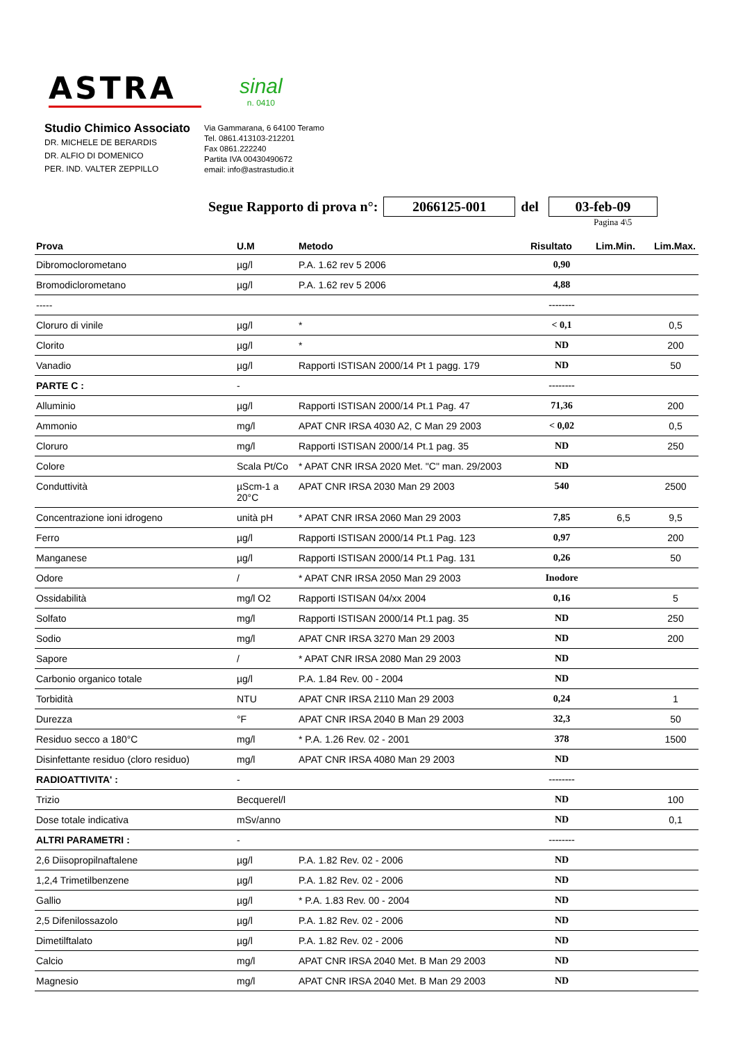ASTRA
sinal
n. 0410
Studio Chimico Associato
DR. MICHELE DE BERARDIS
DR. ALFIO DI DOMENICO
PER. IND. VALTER ZEPPILLO
Via Gammarana, 6 64100 Teramo
Tel. 0861.413103-212201
Fax 0861.222240
Partita IVA 00430490672
email: info@astrastudio.it
Segue Rapporto di prova n°: 2066125-001 del 03-feb-09
Pagina 4\5
| Prova | U.M | Metodo | Risultato | Lim.Min. | Lim.Max. |
| --- | --- | --- | --- | --- | --- |
| Dibromoclorometano | µg/l | P.A. 1.62 rev 5 2006 | 0,90 | | |
| Bromodiclorometano | µg/l | P.A. 1.62 rev 5 2006 | 4,88 | | |
| ----- | | | -------- | | |
| Cloruro di vinile | µg/l | * | < 0,1 | | 0,5 |
| Clorito | µg/l | * | ND | | 200 |
| Vanadio | µg/l | Rapporti ISTISAN 2000/14 Pt 1 pagg. 179 | ND | | 50 |
| PARTE C : | - | | -------- | | |
| Alluminio | µg/l | Rapporti ISTISAN 2000/14 Pt.1 Pag. 47 | 71,36 | | 200 |
| Ammonio | mg/l | APAT CNR IRSA 4030 A2, C Man 29 2003 | < 0,02 | | 0,5 |
| Cloruro | mg/l | Rapporti ISTISAN 2000/14 Pt.1 pag. 35 | ND | | 250 |
| Colore | Scala Pt/Co | * APAT CNR IRSA 2020 Met. "C" man. 29/2003 | ND | | |
| Conduttività | µScm-1 a 20°C | APAT CNR IRSA 2030 Man 29 2003 | 540 | | 2500 |
| Concentrazione ioni idrogeno | unità pH | * APAT CNR IRSA 2060 Man 29 2003 | 7,85 | 6,5 | 9,5 |
| Ferro | µg/l | Rapporti ISTISAN 2000/14 Pt.1 Pag. 123 | 0,97 | | 200 |
| Manganese | µg/l | Rapporti ISTISAN 2000/14 Pt.1 Pag. 131 | 0,26 | | 50 |
| Odore | / | * APAT CNR IRSA 2050 Man 29 2003 | Inodore | | |
| Ossidabilità | mg/l O2 | Rapporti ISTISAN 04/xx 2004 | 0,16 | | 5 |
| Solfato | mg/l | Rapporti ISTISAN 2000/14 Pt.1 pag. 35 | ND | | 250 |
| Sodio | mg/l | APAT CNR IRSA 3270 Man 29 2003 | ND | | 200 |
| Sapore | / | * APAT CNR IRSA 2080 Man 29 2003 | ND | | |
| Carbonio organico totale | µg/l | P.A. 1.84 Rev. 00 - 2004 | ND | | |
| Torbidità | NTU | APAT CNR IRSA 2110 Man 29 2003 | 0,24 | | 1 |
| Durezza | °F | APAT CNR IRSA 2040 B Man 29 2003 | 32,3 | | 50 |
| Residuo secco a 180°C | mg/l | * P.A. 1.26 Rev. 02 - 2001 | 378 | | 1500 |
| Disinfettante residuo (cloro residuo) | mg/l | APAT CNR IRSA 4080 Man 29 2003 | ND | | |
| RADIOATTIVITA' : | - | | -------- | | |
| Trizio | Becquerel/l | | ND | | 100 |
| Dose totale indicativa | mSv/anno | | ND | | 0,1 |
| ALTRI PARAMETRI : | - | | -------- | | |
| 2,6 Diisopropilnaftalene | µg/l | P.A. 1.82 Rev. 02 - 2006 | ND | | |
| 1,2,4 Trimetilbenzene | µg/l | P.A. 1.82 Rev. 02 - 2006 | ND | | |
| Gallio | µg/l | * P.A. 1.83 Rev. 00 - 2004 | ND | | |
| 2,5 Difenilossazolo | µg/l | P.A. 1.82 Rev. 02 - 2006 | ND | | |
| Dimetilftalato | µg/l | P.A. 1.82 Rev. 02 - 2006 | ND | | |
| Calcio | mg/l | APAT CNR IRSA 2040 Met. B Man 29 2003 | ND | | |
| Magnesio | mg/l | APAT CNR IRSA 2040 Met. B Man 29 2003 | ND | | |